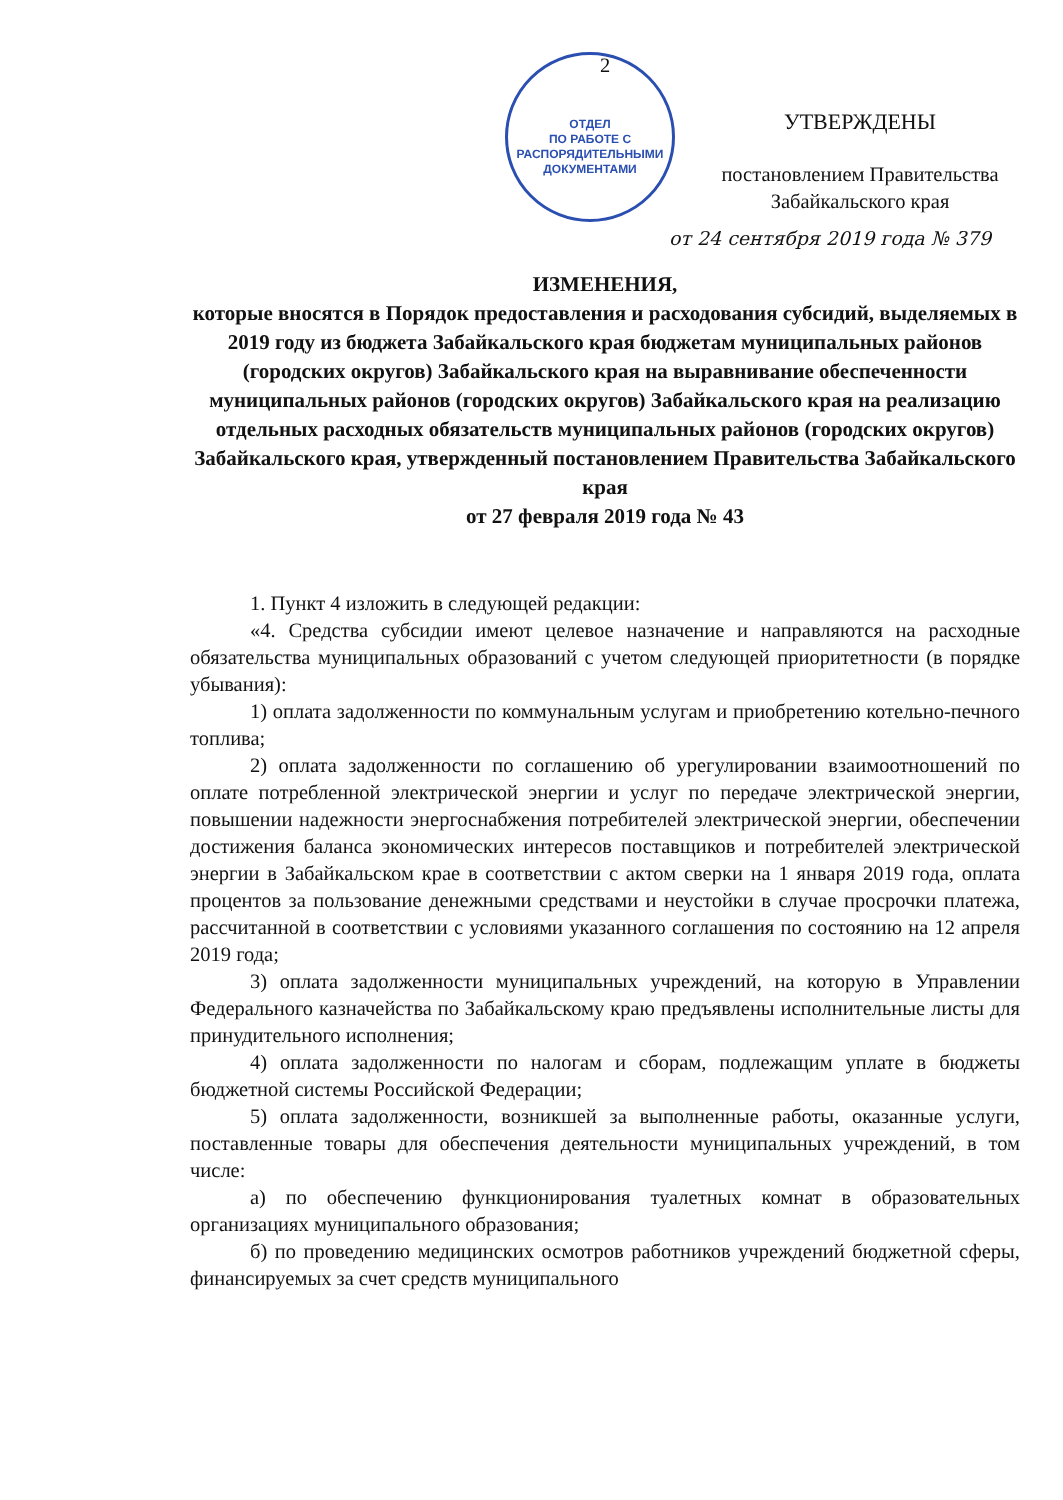2
ОТДЕЛ
ПО РАБОТЕ С
РАСПОРЯДИТЕЛЬНЫМИ
ДОКУМЕНТАМИ
УТВЕРЖДЕНЫ
постановлением Правительства
Забайкальского края
от 24 сентября 2019 года № 379
ИЗМЕНЕНИЯ,
которые вносятся в Порядок предоставления и расходования субсидий, выделяемых в 2019 году из бюджета Забайкальского края бюджетам муниципальных районов (городских округов) Забайкальского края на выравнивание обеспеченности муниципальных районов (городских округов) Забайкальского края на реализацию отдельных расходных обязательств муниципальных районов (городских округов) Забайкальского края, утвержденный постановлением Правительства Забайкальского края
от 27 февраля 2019 года № 43
1. Пункт 4 изложить в следующей редакции:
«4. Средства субсидии имеют целевое назначение и направляются на расходные обязательства муниципальных образований с учетом следующей приоритетности (в порядке убывания):
1) оплата задолженности по коммунальным услугам и приобретению котельно-печного топлива;
2) оплата задолженности по соглашению об урегулировании взаимоотношений по оплате потребленной электрической энергии и услуг по передаче электрической энергии, повышении надежности энергоснабжения потребителей электрической энергии, обеспечении достижения баланса экономических интересов поставщиков и потребителей электрической энергии в Забайкальском крае в соответствии с актом сверки на 1 января 2019 года, оплата процентов за пользование денежными средствами и неустойки в случае просрочки платежа, рассчитанной в соответствии с условиями указанного соглашения по состоянию на 12 апреля 2019 года;
3) оплата задолженности муниципальных учреждений, на которую в Управлении Федерального казначейства по Забайкальскому краю предъявлены исполнительные листы для принудительного исполнения;
4) оплата задолженности по налогам и сборам, подлежащим уплате в бюджеты бюджетной системы Российской Федерации;
5) оплата задолженности, возникшей за выполненные работы, оказанные услуги, поставленные товары для обеспечения деятельности муниципальных учреждений, в том числе:
а) по обеспечению функционирования туалетных комнат в образовательных организациях муниципального образования;
б) по проведению медицинских осмотров работников учреждений бюджетной сферы, финансируемых за счет средств муниципального